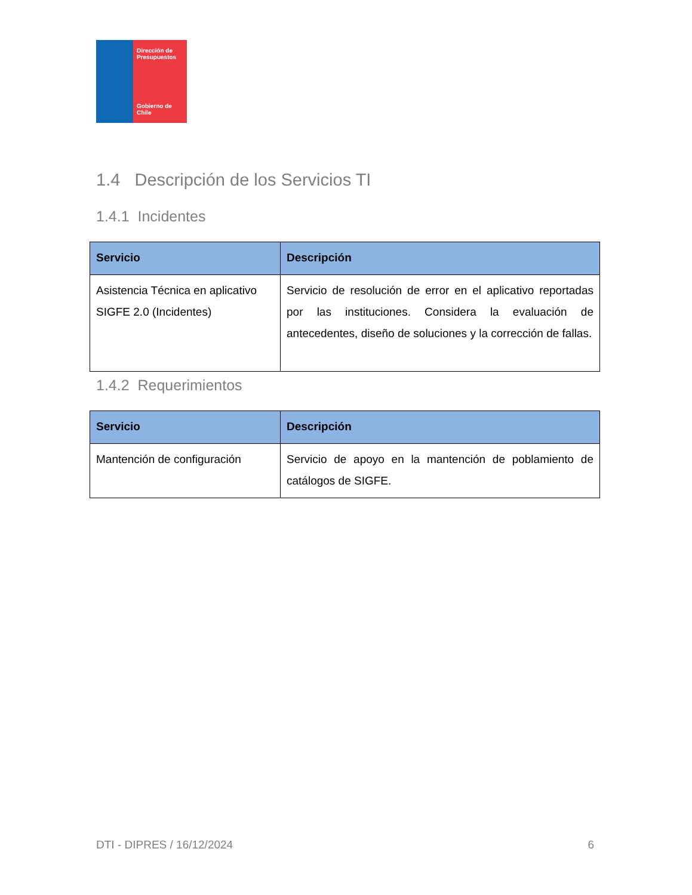Dirección de Presupuestos
Gobierno de Chile
1.4 Descripción de los Servicios TI
1.4.1 Incidentes
| Servicio | Descripción |
| --- | --- |
| Asistencia Técnica en aplicativo SIGFE 2.0 (Incidentes) | Servicio de resolución de error en el aplicativo reportadas por las instituciones. Considera la evaluación de antecedentes, diseño de soluciones y la corrección de fallas. |
1.4.2 Requerimientos
| Servicio | Descripción |
| --- | --- |
| Mantención de configuración | Servicio de apoyo en la mantención de poblamiento de catálogos de SIGFE. |
DTI - DIPRES / 16/12/2024 6